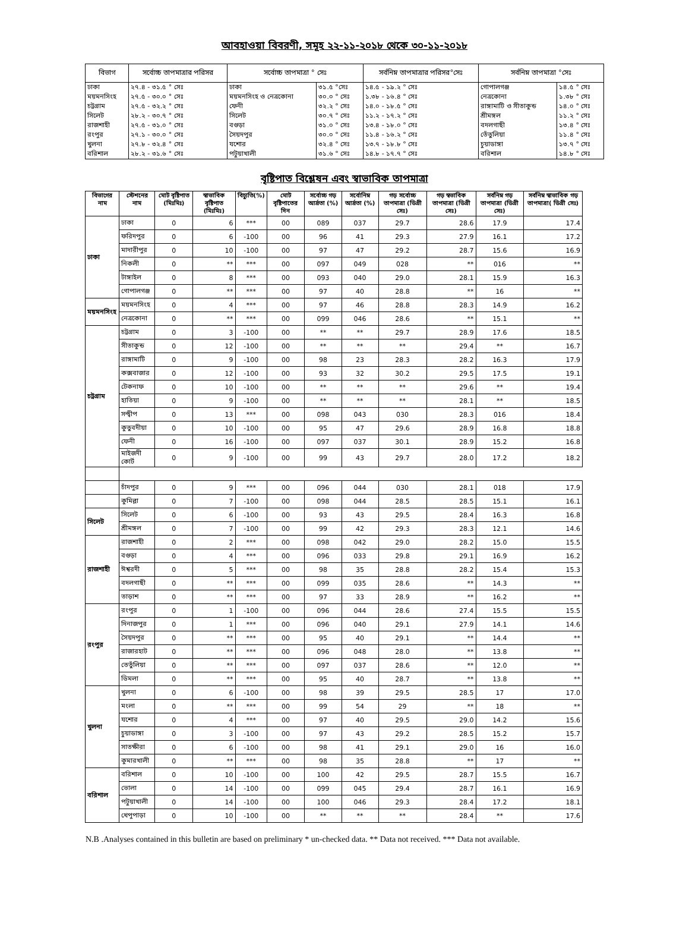আবহাওয়া বিবরণী, সমূহ ২২-১১-২০১৮ থেকে ৩০-১১-২০১৮
| বিভাগ | সর্বোচ্চ তাপমাত্রার পরিসর | সর্বোচ্চ তাপমাত্রা ° সেঃ | | সর্বনিম্ন তাপমাত্রার পরিসর°সেঃ | সর্বনিম্ন তাপমাত্রা °সেঃ | |
| --- | --- | --- | --- | --- | --- | --- |
| ঢাকা | ২৭.৪ - ৩১.৫ ° সেঃ | ঢাকা | ৩১.৫ °সেঃ | ১৪.৫ - ১৯.২ ° সেঃ | গোপালগঞ্জ | ১৪.৫ ° সেঃ |
| ময়মনসিংহ | ২৭.৫ - ৩০.০ ° সেঃ | ময়মনসিংহ ও নেত্রকোনা | ৩০.০ ° সেঃ | ১.৩৮ - ১৬.৪ ° সেঃ | নেত্রকোনা | ১.৩৮ ° সেঃ |
| চট্টগ্রাম | ২৭.৫ - ৩২.২ ° সেঃ | ফেনী | ৩২.২ ° সেঃ | ১৪.০ - ১৮.৫ ° সেঃ | রাঙ্গামাটি ও সীতাকুন্ড | ১৪.০ ° সেঃ |
| সিলেট | ২৮.২ - ৩০.৭ ° সেঃ | সিলেট | ৩০.৭ ° সেঃ | ১১.২ - ১৭.২ ° সেঃ | শ্রীমঙ্গল | ১১.২ ° সেঃ |
| রাজশাহী | ২৭.৫ - ৩১.০ ° সেঃ | বগুড়া | ৩১.০ ° সেঃ | ১৩.৪ - ১৮.০ ° সেঃ | বদলগাছী | ১৩.৪ ° সেঃ |
| রংপুর | ২৭.১ - ৩০.০ ° সেঃ | সৈয়দপুর | ৩০.০ ° সেঃ | ১১.৪ - ১৬.২ ° সেঃ | তেঁতুলিয়া | ১১.৪ ° সেঃ |
| খুলনা | ২৭.৮ - ৩২.৪ ° সেঃ | যশোর | ৩২.৪ ° সেঃ | ১৩.৭ - ১৮.৮ ° সেঃ | চুয়াডাঙ্গা | ১৩.৭ ° সেঃ |
| বরিশাল | ২৮.২ - ৩১.৬ ° সেঃ | পটুয়াখালী | ৩১.৬ ° সেঃ | ১৪.৮ - ১৭.৭ ° সেঃ | বরিশাল | ১৪.৮ ° সেঃ |
বৃষ্টিপাত বিশ্লেষন এবং স্বাভাবিক তাপমাত্রা
| বিভাগের নাম | স্টেশনের নাম | মোট বৃষ্টিপাত (মিঃমিঃ) | স্বাভাবিক বৃষ্টিপাত (মিঃমিঃ) | বিচ্যুতি(%) | মোট বৃষ্টিপাতের দিন | সর্বোচ্চ গড় আর্দ্রতা (%) | সর্বোনিম্ন আর্দ্রতা (%) | গড় সর্বোচ্চ তাপমাত্রা (ডিগ্রী সেঃ) | গড় স্বভাবিক তাপমাত্রা (ডিগ্রী সেঃ) | সর্বনিম্ন গড় তাপমাত্রা (ডিগ্রী সেঃ) | সর্বনিম্ন স্বাভাবিক গড় তাপমাত্রা( ডিগ্রী সেঃ) |
| --- | --- | --- | --- | --- | --- | --- | --- | --- | --- | --- | --- |
| ঢাকা | ঢাকা | 0 | 6 | *** | 00 | 089 | 037 | 29.7 | 28.6 | 17.9 | 17.4 |
| | ফরিদপুর | 0 | 6 | -100 | 00 | 96 | 41 | 29.3 | 27.9 | 16.1 | 17.2 |
| | মাদারীপুর | 0 | 10 | -100 | 00 | 97 | 47 | 29.2 | 28.7 | 15.6 | 16.9 |
| | নিকলী | 0 | ** | *** | 00 | 097 | 049 | 028 | ** | 016 | ** |
| | টাঙ্গাইল | 0 | 8 | *** | 00 | 093 | 040 | 29.0 | 28.1 | 15.9 | 16.3 |
| | গোপালগঞ্জ | 0 | ** | *** | 00 | 97 | 40 | 28.8 | ** | 16 | ** |
| ময়মনসিংহ | ময়মনসিংহ | 0 | 4 | *** | 00 | 97 | 46 | 28.8 | 28.3 | 14.9 | 16.2 |
| | নেত্রকোনা | 0 | ** | *** | 00 | 099 | 046 | 28.6 | ** | 15.1 | ** |
| চট্রগ্রাম | চট্টগ্রাম | 0 | 3 | -100 | 00 | ** | ** | 29.7 | 28.9 | 17.6 | 18.5 |
| | সীতাকুন্ড | 0 | 12 | -100 | 00 | ** | ** | ** | 29.4 | ** | 16.7 |
| | রাঙ্গামাটি | 0 | 9 | -100 | 00 | 98 | 23 | 28.3 | 28.2 | 16.3 | 17.9 |
| | কক্সবাজার | 0 | 12 | -100 | 00 | 93 | 32 | 30.2 | 29.5 | 17.5 | 19.1 |
| | টেকনাফ | 0 | 10 | -100 | 00 | ** | ** | ** | 29.6 | ** | 19.4 |
| | হাতিয়া | 0 | 9 | -100 | 00 | ** | ** | ** | 28.1 | ** | 18.5 |
| | সন্দ্বীপ | 0 | 13 | *** | 00 | 098 | 043 | 030 | 28.3 | 016 | 18.4 |
| | কুতুবদীয়া | 0 | 10 | -100 | 00 | 95 | 47 | 29.6 | 28.9 | 16.8 | 18.8 |
| | ফেনী | 0 | 16 | -100 | 00 | 097 | 037 | 30.1 | 28.9 | 15.2 | 16.8 |
| | মাইজদী কোর্ট | 0 | 9 | -100 | 00 | 99 | 43 | 29.7 | 28.0 | 17.2 | 18.2 |
| | চাঁদপুর | 0 | 9 | *** | 00 | 096 | 044 | 030 | 28.1 | 018 | 17.9 |
| | কুমিল্লা | 0 | 7 | -100 | 00 | 098 | 044 | 28.5 | 28.5 | 15.1 | 16.1 |
| সিলেট | সিলেট | 0 | 6 | -100 | 00 | 93 | 43 | 29.5 | 28.4 | 16.3 | 16.8 |
| | শ্রীমঙ্গল | 0 | 7 | -100 | 00 | 99 | 42 | 29.3 | 28.3 | 12.1 | 14.6 |
| রাজশাহী | রাজশাহী | 0 | 2 | *** | 00 | 098 | 042 | 29.0 | 28.2 | 15.0 | 15.5 |
| | বগুড়া | 0 | 4 | *** | 00 | 096 | 033 | 29.8 | 29.1 | 16.9 | 16.2 |
| | ঈশ্বরদী | 0 | 5 | *** | 00 | 98 | 35 | 28.8 | 28.2 | 15.4 | 15.3 |
| | বদলগাছী | 0 | ** | *** | 00 | 099 | 035 | 28.6 | ** | 14.3 | ** |
| | তাড়াশ | 0 | ** | *** | 00 | 97 | 33 | 28.9 | ** | 16.2 | ** |
| রংপুর | রংপুর | 0 | 1 | -100 | 00 | 096 | 044 | 28.6 | 27.4 | 15.5 | 15.5 |
| | দিনাজপুর | 0 | 1 | *** | 00 | 096 | 040 | 29.1 | 27.9 | 14.1 | 14.6 |
| | সৈয়দপুর | 0 | ** | *** | 00 | 95 | 40 | 29.1 | ** | 14.4 | ** |
| | রাজারহাট | 0 | ** | *** | 00 | 096 | 048 | 28.0 | ** | 13.8 | ** |
| | তেতুঁলিয়া | 0 | ** | *** | 00 | 097 | 037 | 28.6 | ** | 12.0 | ** |
| | ডিমলা | 0 | ** | *** | 00 | 95 | 40 | 28.7 | ** | 13.8 | ** |
| খুলনা | খুলনা | 0 | 6 | -100 | 00 | 98 | 39 | 29.5 | 28.5 | 17 | 17.0 |
| | মংলা | 0 | ** | *** | 00 | 99 | 54 | 29 | ** | 18 | ** |
| | যশোর | 0 | 4 | *** | 00 | 97 | 40 | 29.5 | 29.0 | 14.2 | 15.6 |
| | চুয়াডাঙ্গা | 0 | 3 | -100 | 00 | 97 | 43 | 29.2 | 28.5 | 15.2 | 15.7 |
| | সাতক্ষীরা | 0 | 6 | -100 | 00 | 98 | 41 | 29.1 | 29.0 | 16 | 16.0 |
| | কুমারখালী | 0 | ** | *** | 00 | 98 | 35 | 28.8 | ** | 17 | ** |
| বরিশাল | বরিশাল | 0 | 10 | -100 | 00 | 100 | 42 | 29.5 | 28.7 | 15.5 | 16.7 |
| | ভোলা | 0 | 14 | -100 | 00 | 099 | 045 | 29.4 | 28.7 | 16.1 | 16.9 |
| | পটুয়াখালী | 0 | 14 | -100 | 00 | 100 | 046 | 29.3 | 28.4 | 17.2 | 18.1 |
| | খেপুপাড়া | 0 | 10 | -100 | 00 | ** | ** | ** | 28.4 | ** | 17.6 |
N.B .Analyses contained in this bulletin are based on preliminary * un-checked data. ** Data not received. *** Data not available.